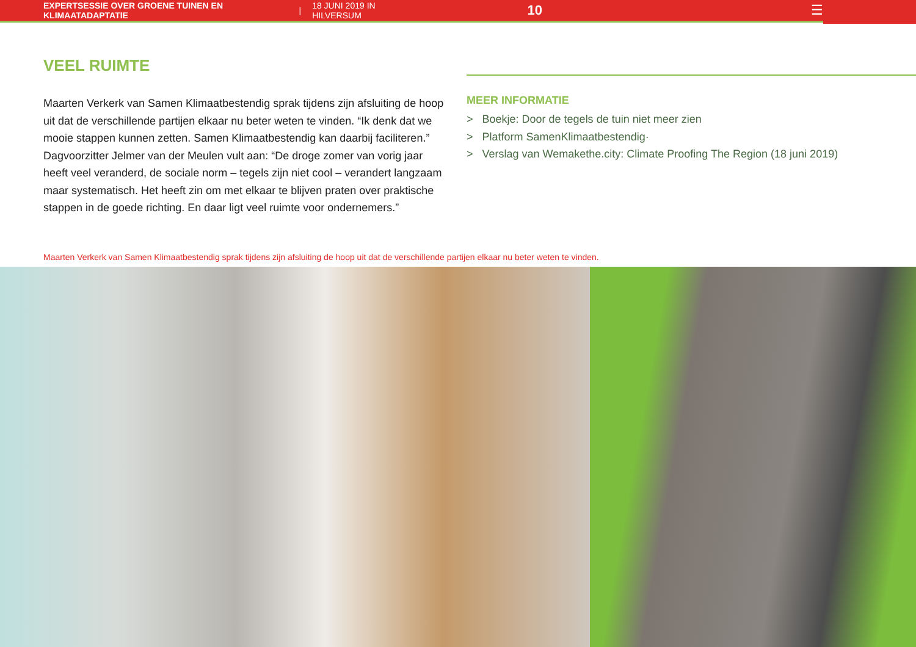EXPERTSESSIE OVER GROENE TUINEN EN KLIMAATADAPTATIE | 18 JUNI 2019 IN HILVERSUM 10 ☰
VEEL RUIMTE
Maarten Verkerk van Samen Klimaatbestendig sprak tijdens zijn afsluiting de hoop uit dat de verschillende partijen elkaar nu beter weten te vinden. “Ik denk dat we mooie stappen kunnen zetten. Samen Klimaatbestendig kan daarbij faciliteren.” Dagvoorzitter Jelmer van der Meulen vult aan: “De droge zomer van vorig jaar heeft veel veranderd, de sociale norm – tegels zijn niet cool – verandert langzaam maar systematisch. Het heeft zin om met elkaar te blijven praten over praktische stappen in de goede richting. En daar ligt veel ruimte voor ondernemers.”
MEER INFORMATIE
> Boekje: Door de tegels de tuin niet meer zien
> Platform SamenKlimaatbestendig·
> Verslag van Wemakethe.city: Climate Proofing The Region (18 juni 2019)
Maarten Verkerk van Samen Klimaatbestendig sprak tijdens zijn afsluiting de hoop uit dat de verschillende partijen elkaar nu beter weten te vinden.